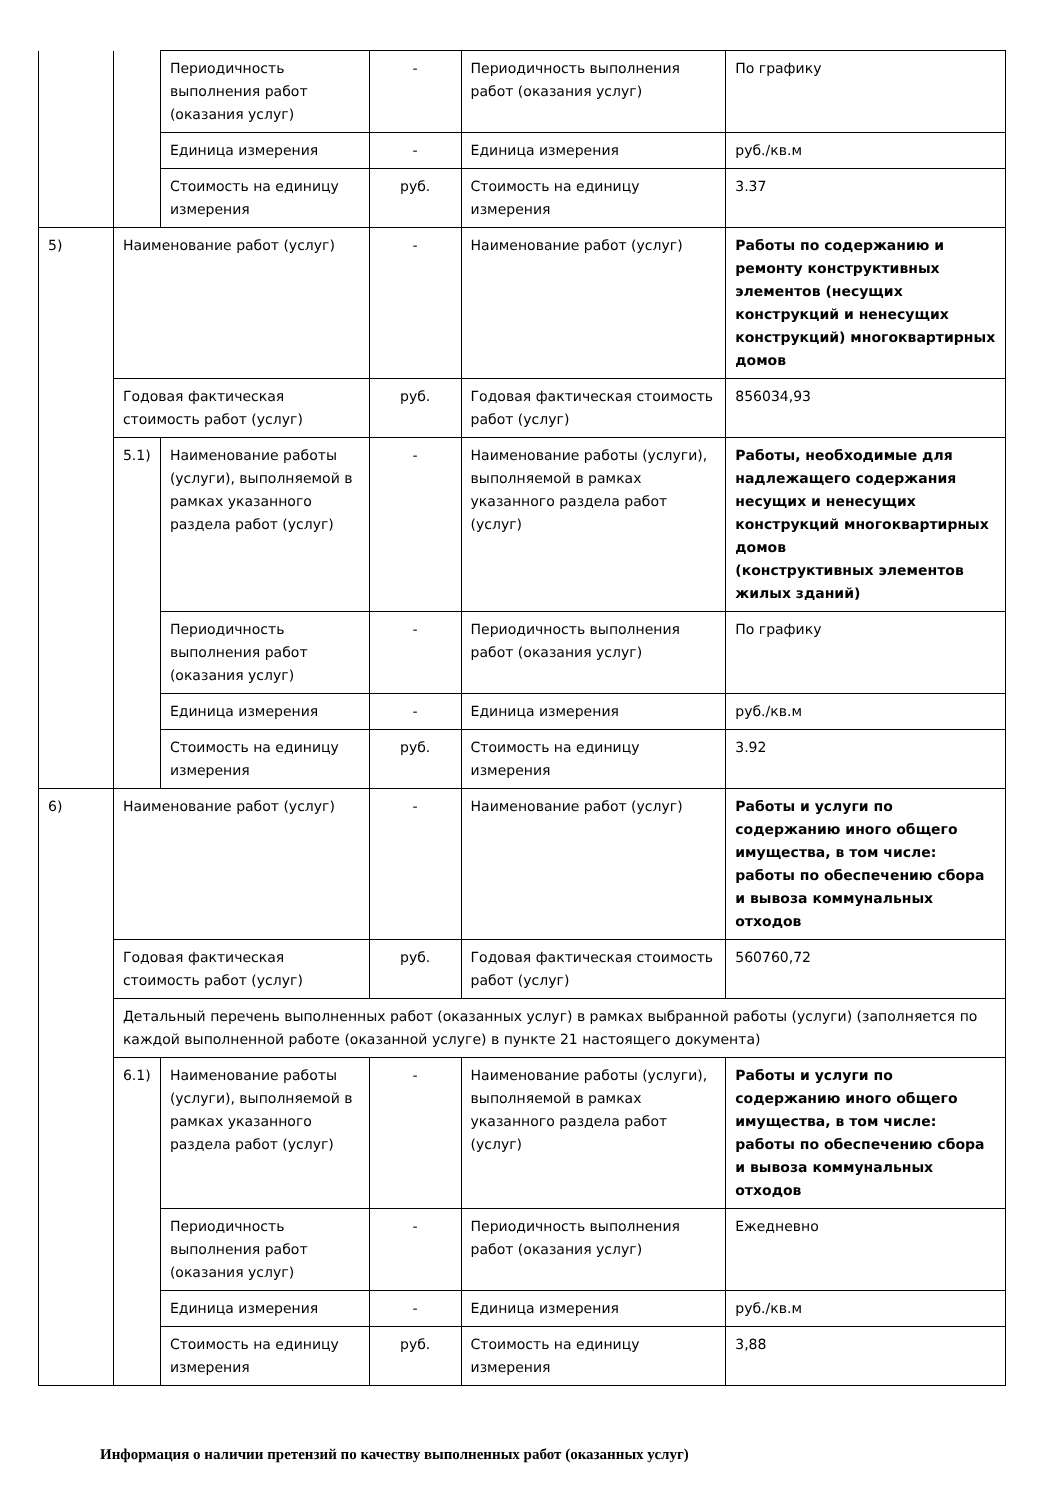| | | Периодичность выполнения работ (оказания услуг) | - | Периодичность выполнения работ (оказания услуг) | По графику |
| | | Единица измерения | - | Единица измерения | руб./кв.м |
| | | Стоимость на единицу измерения | руб. | Стоимость на единицу измерения | 3.37 |
| 5) | Наименование работ (услуг) | | - | Наименование работ (услуг) | Работы по содержанию и ремонту конструктивных элементов (несущих конструкций и ненесущих конструкций) многоквартирных домов |
| | Годовая фактическая стоимость работ (услуг) | | руб. | Годовая фактическая стоимость работ (услуг) | 856034,93 |
| | 5.1) | Наименование работы (услуги), выполняемой в рамках указанного раздела работ (услуг) | - | Наименование работы (услуги), выполняемой в рамках указанного раздела работ (услуг) | Работы, необходимые для надлежащего содержания несущих и ненесущих конструкций многоквартирных домов (конструктивных элементов жилых зданий) |
| | | Периодичность выполнения работ (оказания услуг) | - | Периодичность выполнения работ (оказания услуг) | По графику |
| | | Единица измерения | - | Единица измерения | руб./кв.м |
| | | Стоимость на единицу измерения | руб. | Стоимость на единицу измерения | 3.92 |
| 6) | Наименование работ (услуг) | | - | Наименование работ (услуг) | Работы и услуги по содержанию иного общего имущества, в том числе: работы по обеспечению сбора и вывоза коммунальных отходов |
| | Годовая фактическая стоимость работ (услуг) | | руб. | Годовая фактическая стоимость работ (услуг) | 560760,72 |
| | Детальный перечень выполненных работ (оказанных услуг) в рамках выбранной работы (услуги) (заполняется по каждой выполненной работе (оказанной услуге) в пункте 21 настоящего документа) | | | | |
| | 6.1) | Наименование работы (услуги), выполняемой в рамках указанного раздела работ (услуг) | - | Наименование работы (услуги), выполняемой в рамках указанного раздела работ (услуг) | Работы и услуги по содержанию иного общего имущества, в том числе: работы по обеспечению сбора и вывоза коммунальных отходов |
| | | Периодичность выполнения работ (оказания услуг) | - | Периодичность выполнения работ (оказания услуг) | Ежедневно |
| | | Единица измерения | - | Единица измерения | руб./кв.м |
| | | Стоимость на единицу измерения | руб. | Стоимость на единицу измерения | 3,88 |
Информация о наличии претензий по качеству выполненных работ (оказанных услуг)